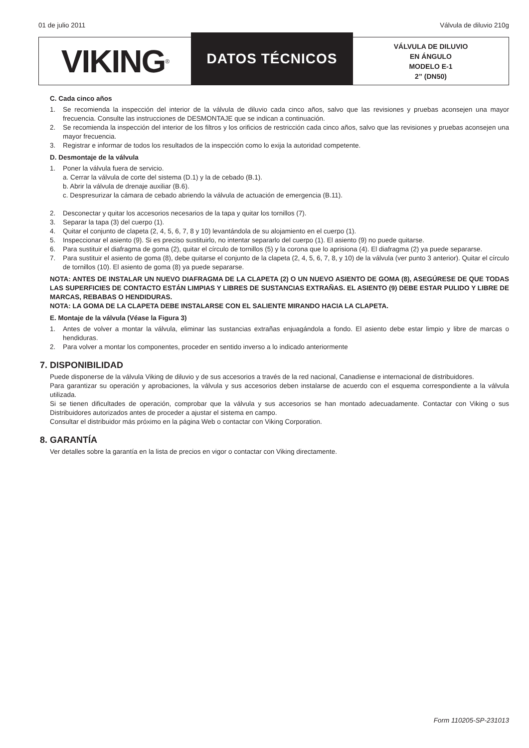01 de julio 2011 Válvula de diluvio 210g
VIKING<sup>®</sup>
DATOS TÉCNICOS
VÁLVULA DE DILUVIO
EN ÁNGULO
MODELO E-1
2” (DN50)
C. Cada cinco años
1. Se recomienda la inspección del interior de la válvula de diluvio cada cinco años, salvo que las revisiones y pruebas aconsejen una mayor frecuencia. Consulte las instrucciones de DESMONTAJE que se indican a continuación.
2. Se recomienda la inspección del interior de los filtros y los orificios de restricción cada cinco años, salvo que las revisiones y pruebas aconsejen una mayor frecuencia.
3. Registrar e informar de todos los resultados de la inspección como lo exija la autoridad competente.
D. Desmontaje de la válvula
1. Poner la válvula fuera de servicio.
a. Cerrar la válvula de corte del sistema (D.1) y la de cebado (B.1).
b. Abrir la válvula de drenaje auxiliar (B.6).
c. Despresurizar la cámara de cebado abriendo la válvula de actuación de emergencia (B.11).
2. Desconectar y quitar los accesorios necesarios de la tapa y quitar los tornillos (7).
3. Separar la tapa (3) del cuerpo (1).
4. Quitar el conjunto de clapeta (2, 4, 5, 6, 7, 8 y 10) levantándola de su alojamiento en el cuerpo (1).
5. Inspeccionar el asiento (9). Si es preciso sustituirlo, no intentar separarlo del cuerpo (1). El asiento (9) no puede quitarse.
6. Para sustituir el diafragma de goma (2), quitar el círculo de tornillos (5) y la corona que lo aprisiona (4). El diafragma (2) ya puede separarse.
7. Para sustituir el asiento de goma (8), debe quitarse el conjunto de la clapeta (2, 4, 5, 6, 7, 8, y 10) de la válvula (ver punto 3 anterior). Quitar el círculo de tornillos (10). El asiento de goma (8) ya puede separarse.
NOTA: ANTES DE INSTALAR UN NUEVO DIAFRAGMA DE LA CLAPETA (2) O UN NUEVO ASIENTO DE GOMA (8), ASEGÚRESE DE QUE TODAS LAS SUPERFICIES DE CONTACTO ESTÁN LIMPIAS Y LIBRES DE SUSTANCIAS EXTRAÑAS. EL ASIENTO (9) DEBE ESTAR PULIDO Y LIBRE DE MARCAS, REBABAS O HENDIDURAS.
NOTA: LA GOMA DE LA CLAPETA DEBE INSTALARSE CON EL SALIENTE MIRANDO HACIA LA CLAPETA.
E. Montaje de la válvula (Véase la Figura 3)
1. Antes de volver a montar la válvula, eliminar las sustancias extrañas enjuagándola a fondo. El asiento debe estar limpio y libre de marcas o hendiduras.
2. Para volver a montar los componentes, proceder en sentido inverso a lo indicado anteriormente
7. DISPONIBILIDAD
Puede disponerse de la válvula Viking de diluvio y de sus accesorios a través de la red nacional, Canadiense e internacional de distribuidores.
Para garantizar su operación y aprobaciones, la válvula y sus accesorios deben instalarse de acuerdo con el esquema correspondiente a la válvula utilizada.
Si se tienen dificultades de operación, comprobar que la válvula y sus accesorios se han montado adecuadamente. Contactar con Viking o sus Distribuidores autorizados antes de proceder a ajustar el sistema en campo.
Consultar el distribuidor más próximo en la página Web o contactar con Viking Corporation.
8. GARANTÍA
Ver detalles sobre la garantía en la lista de precios en vigor o contactar con Viking directamente.
Form 110205-SP-231013